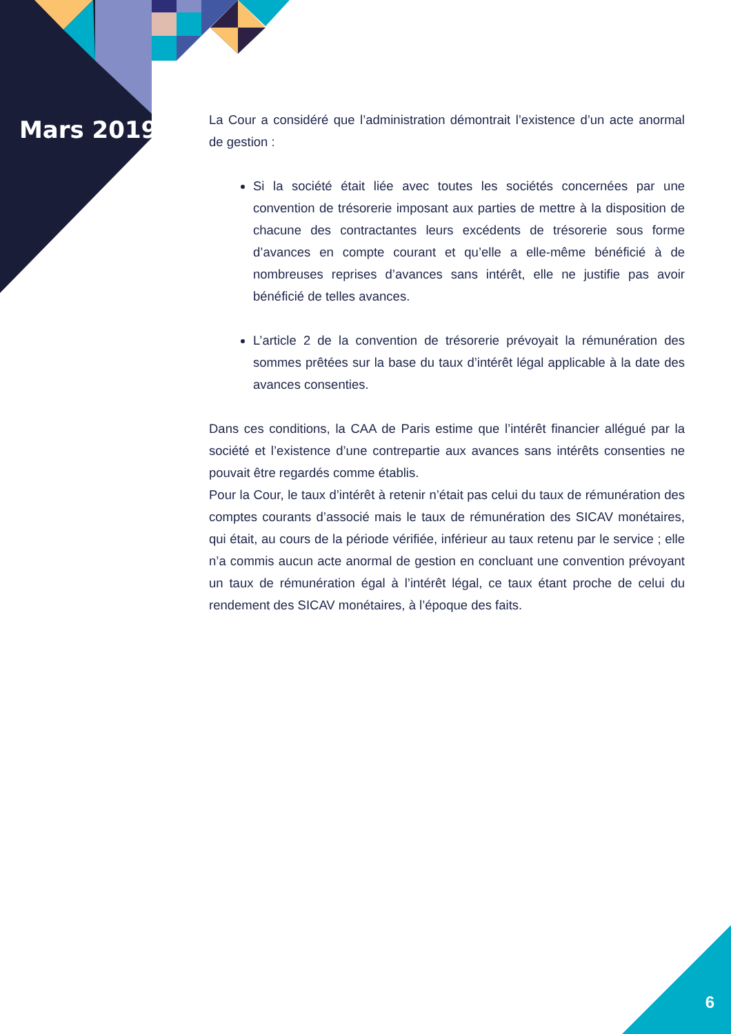Mars 2019
La Cour a considéré que l’administration démontrait l’existence d’un acte anormal de gestion :
Si la société était liée avec toutes les sociétés concernées par une convention de trésorerie imposant aux parties de mettre à la disposition de chacune des contractantes leurs excédents de trésorerie sous forme d’avances en compte courant et qu’elle a elle-même bénéficié à de nombreuses reprises d’avances sans intérêt, elle ne justifie pas avoir bénéficié de telles avances.
L’article 2 de la convention de trésorerie prévoyait la rémunération des sommes prêtées sur la base du taux d’intérêt légal applicable à la date des avances consenties.
Dans ces conditions, la CAA de Paris estime que l’intérêt financier allégué par la société et l’existence d’une contrepartie aux avances sans intérêts consenties ne pouvait être regardés comme établis.
Pour la Cour, le taux d’intérêt à retenir n’était pas celui du taux de rémunération des comptes courants d’associé mais le taux de rémunération des SICAV monétaires, qui était, au cours de la période vérifiée, inférieur au taux retenu par le service ; elle n’a commis aucun acte anormal de gestion en concluant une convention prévoyant un taux de rémunération égal à l’intérêt légal, ce taux étant proche de celui du rendement des SICAV monétaires, à l’époque des faits.
6